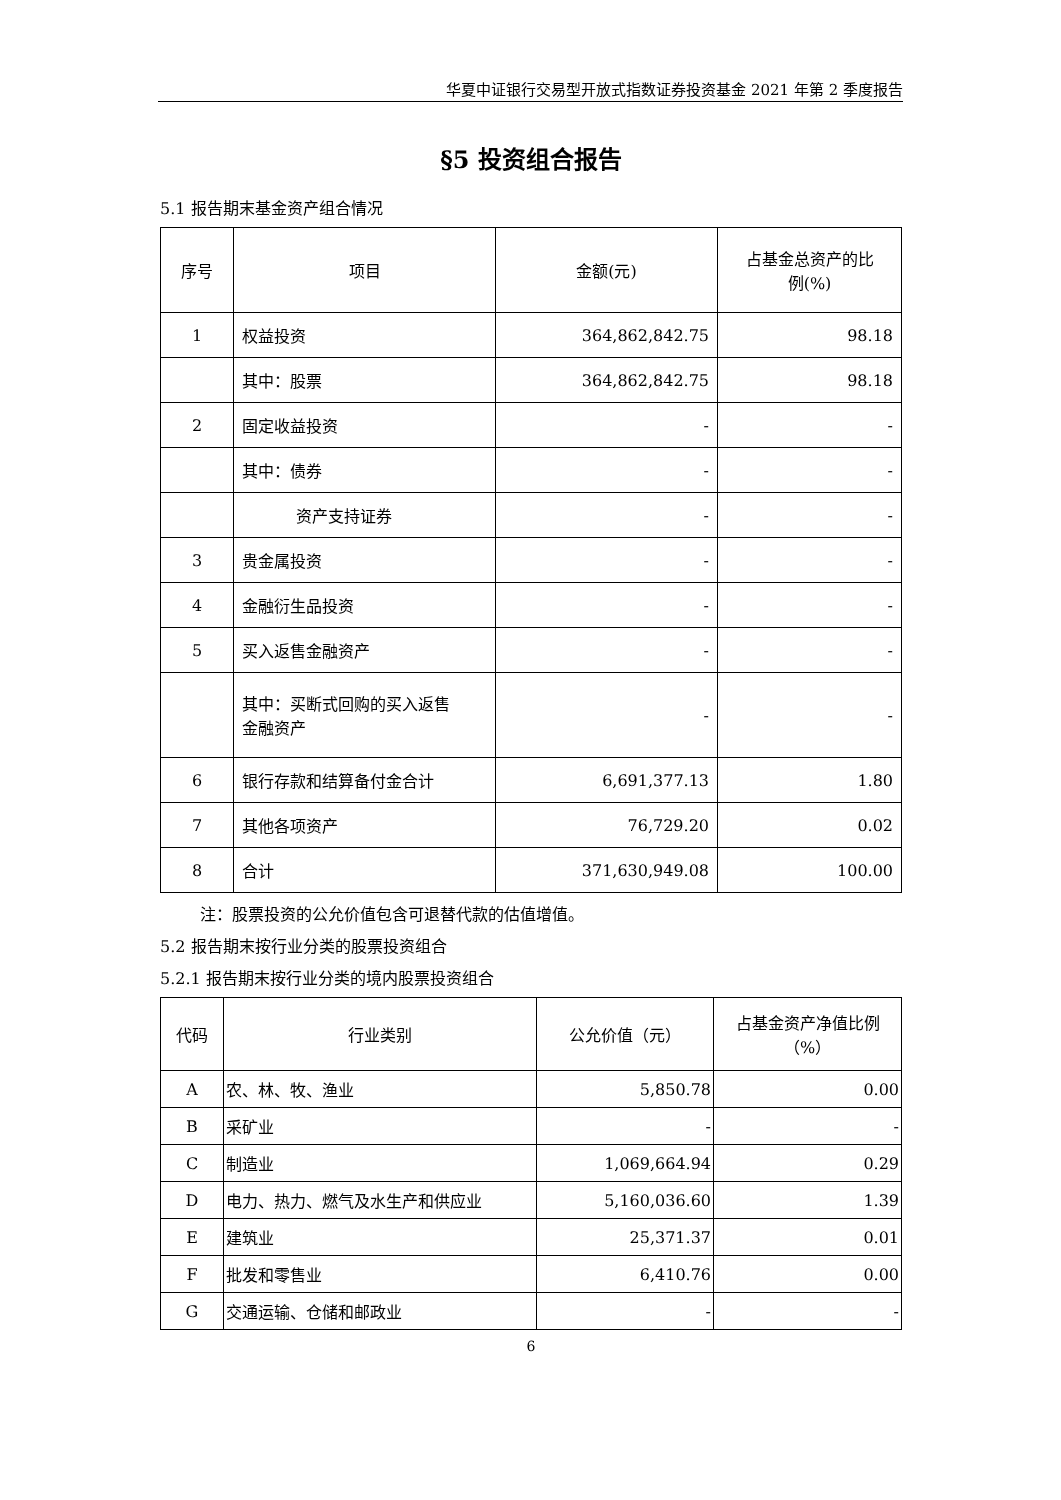华夏中证银行交易型开放式指数证券投资基金 2021 年第 2 季度报告
§5 投资组合报告
5.1 报告期末基金资产组合情况
| 序号 | 项目 | 金额(元) | 占基金总资产的比 例(%) |
| --- | --- | --- | --- |
| 1 | 权益投资 | 364,862,842.75 | 98.18 |
| | 其中：股票 | 364,862,842.75 | 98.18 |
| 2 | 固定收益投资 | - | - |
| | 其中：债券 | - | - |
| | 资产支持证券 | - | - |
| 3 | 贵金属投资 | - | - |
| 4 | 金融衍生品投资 | - | - |
| 5 | 买入返售金融资产 | - | - |
| | 其中：买断式回购的买入返售 金融资产 | - | - |
| 6 | 银行存款和结算备付金合计 | 6,691,377.13 | 1.80 |
| 7 | 其他各项资产 | 76,729.20 | 0.02 |
| 8 | 合计 | 371,630,949.08 | 100.00 |
注：股票投资的公允价值包含可退替代款的估值增值。
5.2 报告期末按行业分类的股票投资组合
5.2.1 报告期末按行业分类的境内股票投资组合
| 代码 | 行业类别 | 公允价值（元） | 占基金资产净值比例 （%） |
| A | 农、林、牧、渔业 | 5,850.78 | 0.00 |
| B | 采矿业 | - | - |
| C | 制造业 | 1,069,664.94 | 0.29 |
| D | 电力、热力、燃气及水生产和供应业 | 5,160,036.60 | 1.39 |
| E | 建筑业 | 25,371.37 | 0.01 |
| F | 批发和零售业 | 6,410.76 | 0.00 |
| G | 交通运输、仓储和邮政业 | - | - |
6